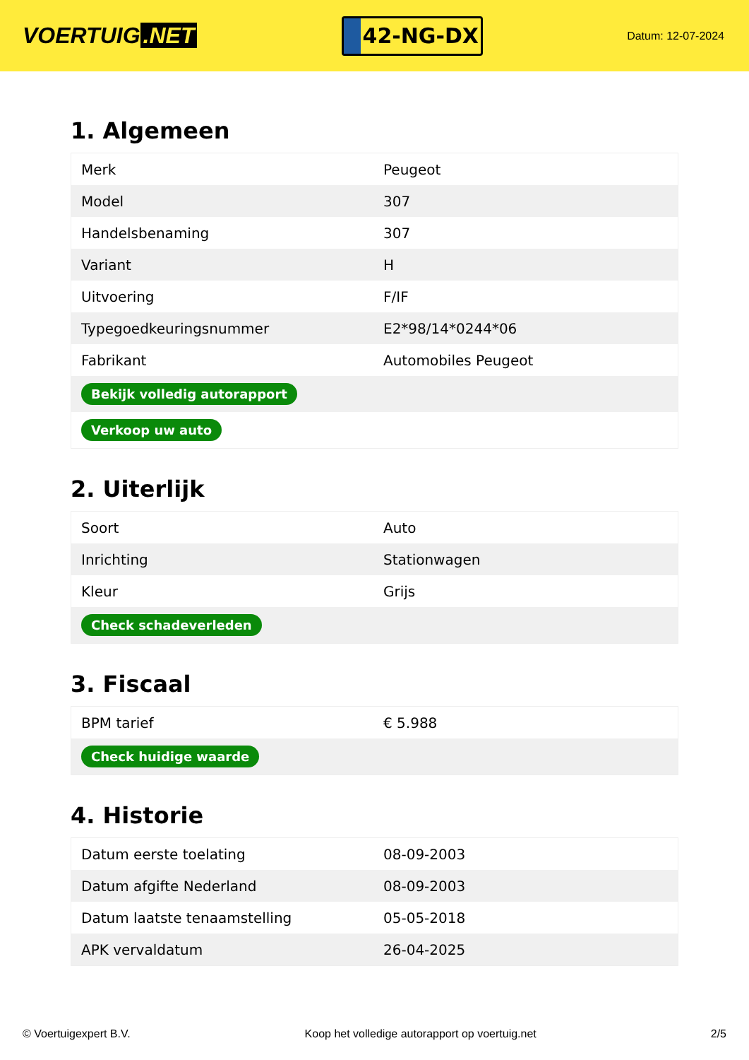VOERTUIG.NET
42-NG-DX
Datum: 12-07-2024
1. Algemeen
| Merk | Peugeot |
| Model | 307 |
| Handelsbenaming | 307 |
| Variant | H |
| Uitvoering | F/IF |
| Typegoedkeuringsnummer | E2*98/14*0244*06 |
| Fabrikant | Automobiles Peugeot |
| Bekijk volledig autorapport | |
| Verkoop uw auto | |
2. Uiterlijk
| Soort | Auto |
| Inrichting | Stationwagen |
| Kleur | Grijs |
| Check schadeverleden | |
3. Fiscaal
| BPM tarief | € 5.988 |
| Check huidige waarde | |
4. Historie
| Datum eerste toelating | 08-09-2003 |
| Datum afgifte Nederland | 08-09-2003 |
| Datum laatste tenaamstelling | 05-05-2018 |
| APK vervaldatum | 26-04-2025 |
© Voertuigexpert B.V. Koop het volledige autorapport op voertuig.net 2/5